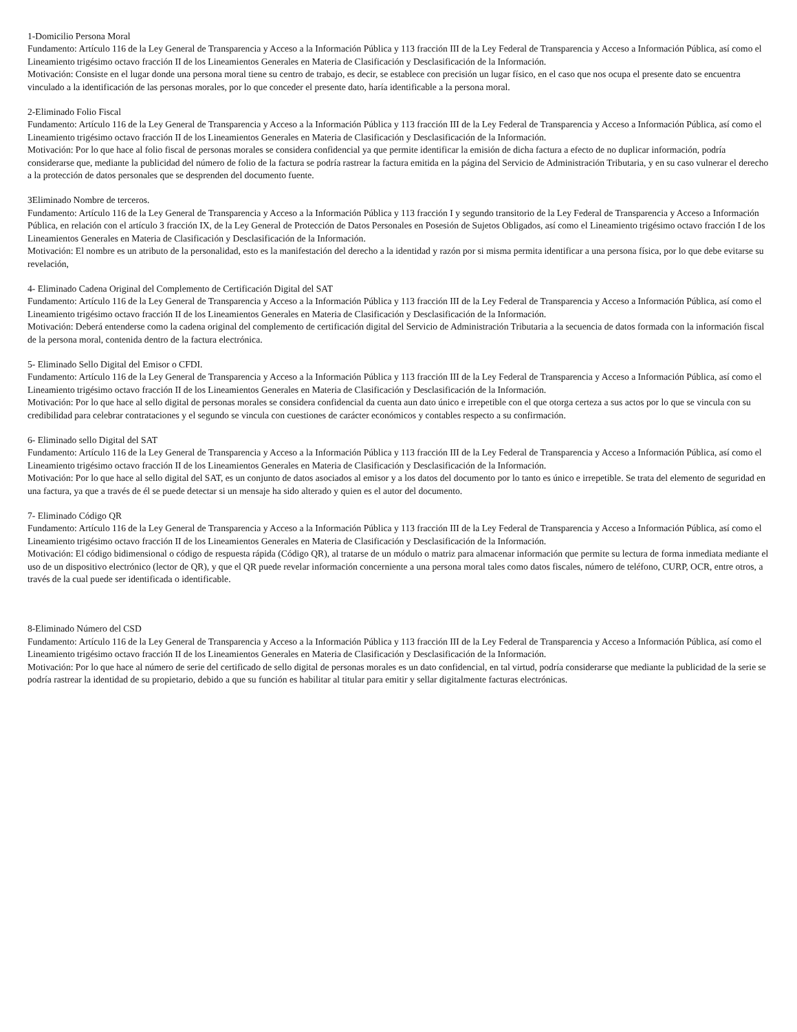1-Domicilio Persona Moral
Fundamento: Artículo 116 de la Ley General de Transparencia y Acceso a la Información Pública y 113 fracción III de la Ley Federal de Transparencia y Acceso a Información Pública, así como el Lineamiento trigésimo octavo fracción II de los Lineamientos Generales en Materia de Clasificación y Desclasificación de la Información.
Motivación: Consiste en el lugar donde una persona moral tiene su centro de trabajo, es decir, se establece con precisión un lugar físico, en el caso que nos ocupa el presente dato se encuentra vinculado a la identificación de las personas morales, por lo que conceder el presente dato, haría identificable a la persona moral.
2-Eliminado Folio Fiscal
Fundamento: Artículo 116 de la Ley General de Transparencia y Acceso a la Información Pública y 113 fracción III de la Ley Federal de Transparencia y Acceso a Información Pública, así como el Lineamiento trigésimo octavo fracción II de los Lineamientos Generales en Materia de Clasificación y Desclasificación de la Información.
Motivación: Por lo que hace al folio fiscal de personas morales se considera confidencial ya que permite identificar la emisión de dicha factura a efecto de no duplicar información, podría considerarse que, mediante la publicidad del número de folio de la factura se podría rastrear la factura emitida en la página del Servicio de Administración Tributaria, y en su caso vulnerar el derecho a la protección de datos personales que se desprenden del documento fuente.
3Eliminado Nombre de terceros.
Fundamento: Artículo 116 de la Ley General de Transparencia y Acceso a la Información Pública y 113 fracción I y segundo transitorio de la Ley Federal de Transparencia y Acceso a Información Pública, en relación con el artículo 3 fracción IX, de la Ley General de Protección de Datos Personales en Posesión de Sujetos Obligados, así como el Lineamiento trigésimo octavo fracción I de los Lineamientos Generales en Materia de Clasificación y Desclasificación de la Información.
Motivación: El nombre es un atributo de la personalidad, esto es la manifestación del derecho a la identidad y razón por si misma permita identificar a una persona física, por lo que debe evitarse su revelación,
4- Eliminado Cadena Original del Complemento de Certificación Digital del SAT
Fundamento: Artículo 116 de la Ley General de Transparencia y Acceso a la Información Pública y 113 fracción III de la Ley Federal de Transparencia y Acceso a Información Pública, así como el Lineamiento trigésimo octavo fracción II de los Lineamientos Generales en Materia de Clasificación y Desclasificación de la Información.
Motivación: Deberá entenderse como la cadena original del complemento de certificación digital del Servicio de Administración Tributaria a la secuencia de datos formada con la información fiscal de la persona moral, contenida dentro de la factura electrónica.
5- Eliminado Sello Digital del Emisor o CFDI.
Fundamento: Artículo 116 de la Ley General de Transparencia y Acceso a la Información Pública y 113 fracción III de la Ley Federal de Transparencia y Acceso a Información Pública, así como el Lineamiento trigésimo octavo fracción II de los Lineamientos Generales en Materia de Clasificación y Desclasificación de la Información.
Motivación: Por lo que hace al sello digital de personas morales se considera confidencial da cuenta aun dato único e irrepetible con el que otorga certeza a sus actos por lo que se vincula con su credibilidad para celebrar contrataciones y el segundo se vincula con cuestiones de carácter económicos y contables respecto a su confirmación.
6- Eliminado sello Digital del SAT
Fundamento: Artículo 116 de la Ley General de Transparencia y Acceso a la Información Pública y 113 fracción III de la Ley Federal de Transparencia y Acceso a Información Pública, así como el Lineamiento trigésimo octavo fracción II de los Lineamientos Generales en Materia de Clasificación y Desclasificación de la Información.
Motivación: Por lo que hace al sello digital del SAT, es un conjunto de datos asociados al emisor y a los datos del documento por lo tanto es único e irrepetible. Se trata del elemento de seguridad en una factura, ya que a través de él se puede detectar si un mensaje ha sido alterado y quien es el autor del documento.
7- Eliminado Código QR
Fundamento: Artículo 116 de la Ley General de Transparencia y Acceso a la Información Pública y 113 fracción III de la Ley Federal de Transparencia y Acceso a Información Pública, así como el Lineamiento trigésimo octavo fracción II de los Lineamientos Generales en Materia de Clasificación y Desclasificación de la Información.
Motivación: El código bidimensional o código de respuesta rápida (Código QR), al tratarse de un módulo o matriz para almacenar información que permite su lectura de forma inmediata mediante el uso de un dispositivo electrónico (lector de QR), y que el QR puede revelar información concerniente a una persona moral tales como datos fiscales, número de teléfono, CURP, OCR, entre otros, a través de la cual puede ser identificada o identificable.
8-Eliminado Número del CSD
Fundamento: Artículo 116 de la Ley General de Transparencia y Acceso a la Información Pública y 113 fracción III de la Ley Federal de Transparencia y Acceso a Información Pública, así como el Lineamiento trigésimo octavo fracción II de los Lineamientos Generales en Materia de Clasificación y Desclasificación de la Información.
Motivación: Por lo que hace al número de serie del certificado de sello digital de personas morales es un dato confidencial, en tal virtud, podría considerarse que mediante la publicidad de la serie se podría rastrear la identidad de su propietario, debido a que su función es habilitar al titular para emitir y sellar digitalmente facturas electrónicas.